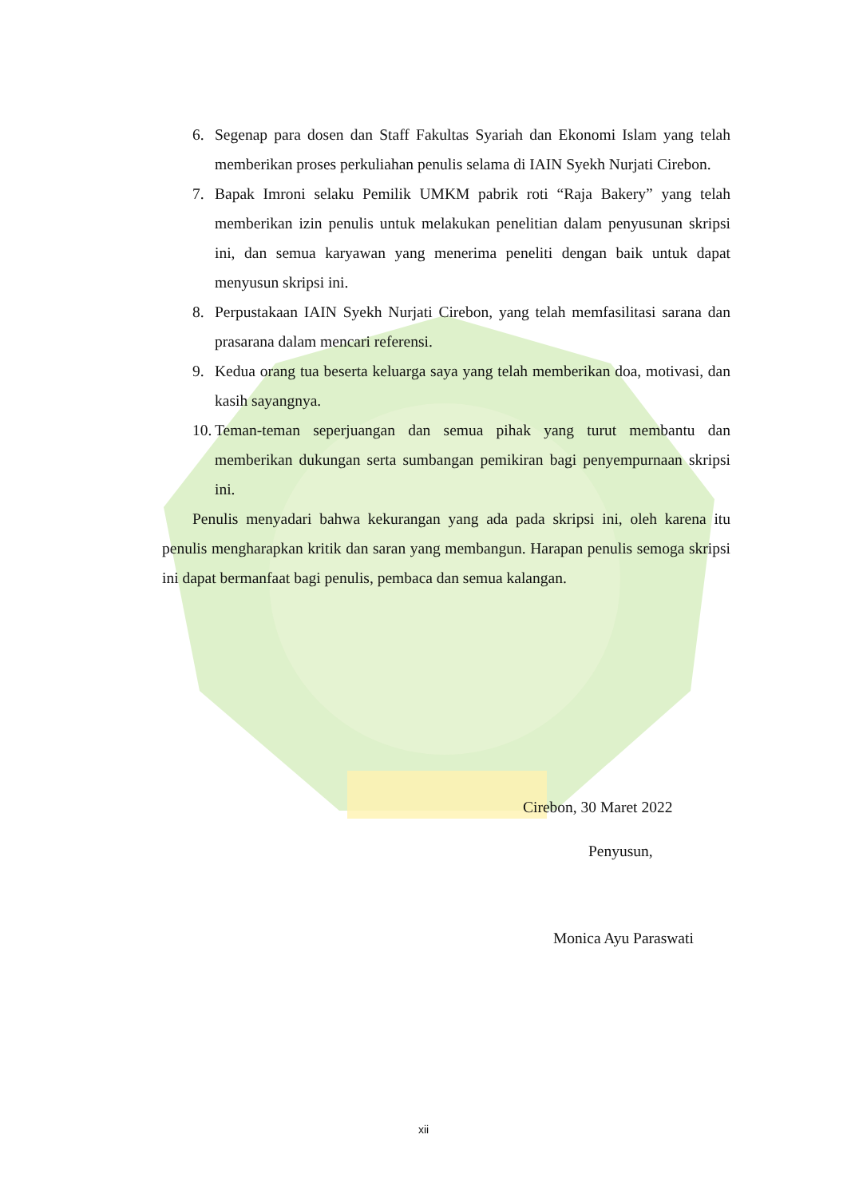6. Segenap para dosen dan Staff Fakultas Syariah dan Ekonomi Islam yang telah memberikan proses perkuliahan penulis selama di IAIN Syekh Nurjati Cirebon.
7. Bapak Imroni selaku Pemilik UMKM pabrik roti “Raja Bakery” yang telah memberikan izin penulis untuk melakukan penelitian dalam penyusunan skripsi ini, dan semua karyawan yang menerima peneliti dengan baik untuk dapat menyusun skripsi ini.
8. Perpustakaan IAIN Syekh Nurjati Cirebon, yang telah memfasilitasi sarana dan prasarana dalam mencari referensi.
9. Kedua orang tua beserta keluarga saya yang telah memberikan doa, motivasi, dan kasih sayangnya.
10.
Teman-teman seperjuangan dan semua pihak yang turut membantu dan memberikan dukungan serta sumbangan pemikiran bagi penyempurnaan skripsi ini.
Penulis menyadari bahwa kekurangan yang ada pada skripsi ini, oleh karena itu penulis mengharapkan kritik dan saran yang membangun. Harapan penulis semoga skripsi ini dapat bermanfaat bagi penulis, pembaca dan semua kalangan.
Cirebon, 30 Maret 2022
Penyusun,
Monica Ayu Paraswati
xii